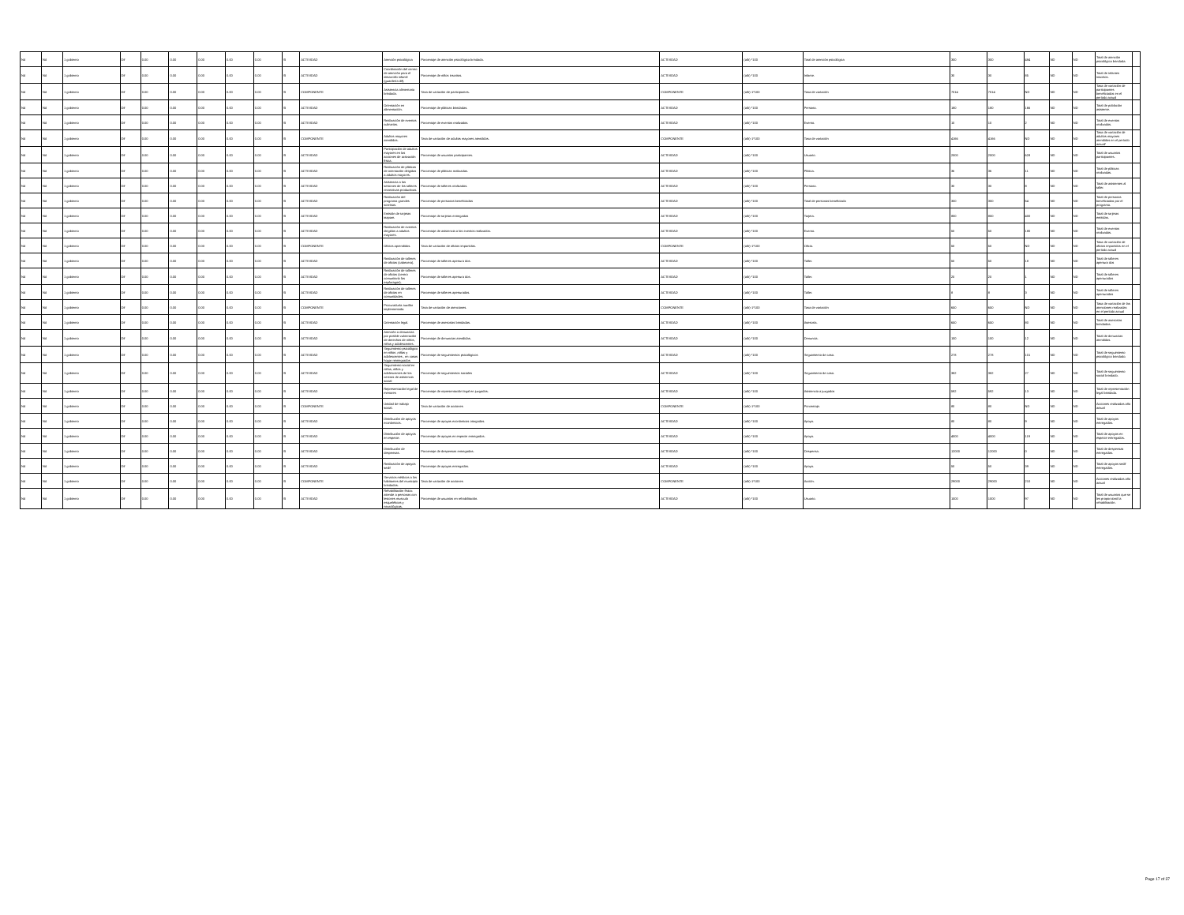| Nd | Nd | 1 gobierno | Dif | 0.00 | 0.00 | 0.00 | 0.00 | 0.00 | SI | ACTIVIDAD | Atención psicológica | Porcentaje de atención psicológica brindada. | ACTIVIDAD | (a/b) *100 | Total de atención psicológica | 300 | 300 | 484 | ND | ND | Total de atención psicológica brindada. | |
| Nd | Nd | 1 gobierno | Dif | 0.00 | 0.00 | 0.00 | 0.00 | 0.00 | SI | ACTIVIDAD | Coordinación del centro de atención para el desarrollo infantil (guardería dif). | Porcentaje de niños inscritos. | ACTIVIDAD | (a/b) *100 | Infante. | 30 | 30 | 85 | ND | ND | Total de infantes inscritos. | |
| Nd | Nd | 1 gobierno | Dif | 0.00 | 0.00 | 0.00 | 0.00 | 0.00 | SI | COMPONENTE | Asistencia alimentaria brindada. | Tasa de variación de participantes. | COMPONENTE | (a/b)-1*100 | Tasa de variación | 7014 | 7014 | ND | ND | ND | Tasa de variación de participantes beneficiados en el período actual | |
| Nd | Nd | 1 gobierno | Dif | 0.00 | 0.00 | 0.00 | 0.00 | 0.00 | SI | ACTIVIDAD | Orientación en alimentación. | Porcentaje de pláticas brindadas. | ACTIVIDAD | (a/b) *100 | Persona. | 180 | 180 | 166 | ND | ND | Total de población asistente. | |
| Nd | Nd | 1 gobierno | Dif | 0.00 | 0.00 | 0.00 | 0.00 | 0.00 | SI | ACTIVIDAD | Realización de eventos culinarios. | Porcentaje de eventos realizados. | ACTIVIDAD | (a/b) *100 | Evento. | 10 | 10 | 2 | ND | ND | Total de eventos realizados. | |
| Nd | Nd | 1 gobierno | Dif | 0.00 | 0.00 | 0.00 | 0.00 | 0.00 | SI | COMPONENTE | Adultos mayores atendidos. | Tasa de variación de adultos mayores atendidos. | COMPONENTE | (a/b)-1*100 | Tasa de variación | 4166 | 4166 | ND | ND | ND | Tasa de variación de adultos mayores atendidos en el período actual/ | |
| Nd | Nd | 1 gobierno | Dif | 0.00 | 0.00 | 0.00 | 0.00 | 0.00 | SI | ACTIVIDAD | Participación de adultos mayores en las acciones de activación física. | Porcentaje de usuarios participantes. | ACTIVIDAD | (a/b) *100 | Usuario. | 2000 | 2000 | 628 | ND | ND | Total de usuarios participantes. | |
| Nd | Nd | 1 gobierno | Dif | 0.00 | 0.00 | 0.00 | 0.00 | 0.00 | SI | ACTIVIDAD | Realización de pláticas de orientación dirigidas a adultos mayores. | Porcentaje de pláticas realizadas. | ACTIVIDAD | (a/b) *100 | Plática. | 36 | 36 | 11 | ND | ND | Total de pláticas realizadas. | |
| Nd | Nd | 1 gobierno | Dif | 0.00 | 0.00 | 0.00 | 0.00 | 0.00 | SI | ACTIVIDAD | Asistencia a las sesiones de los talleres recreativas productivas. | Porcentaje de talleres realizados. | ACTIVIDAD | (a/b) *100 | Persona. | 30 | 30 | 8 | ND | ND | Total de asistentes al taller. | |
| Nd | Nd | 1 gobierno | Dif | 0.00 | 0.00 | 0.00 | 0.00 | 0.00 | SI | ACTIVIDAD | Realización del programa grandes sonrisas. | Porcentaje de personas beneficiadas | ACTIVIDAD | (a/b) *100 | Total de personas beneficiada | 300 | 300 | 64 | ND | ND | Total de personas beneficiadas por el programa. | |
| Nd | Nd | 1 gobierno | Dif | 0.00 | 0.00 | 0.00 | 0.00 | 0.00 | SI | ACTIVIDAD | Emisión de tarjetas inapam. | Porcentaje de tarjetas entregadas | ACTIVIDAD | (a/b) *100 | Tarjeta. | 800 | 800 | 400 | ND | ND | Total de tarjetas emitidas. | |
| Nd | Nd | 1 gobierno | Dif | 0.00 | 0.00 | 0.00 | 0.00 | 0.00 | SI | ACTIVIDAD | Realización de eventos dirigidos a adultos mayores. | Porcentaje de asistencia a los eventos realizados. | ACTIVIDAD | (a/b) *100 | Evento. | 50 | 50 | 180 | ND | ND | Total de eventos realizados. | |
| Nd | Nd | 1 gobierno | Dif | 0.00 | 0.00 | 0.00 | 0.00 | 0.00 | SI | COMPONENTE | Oficios aprendidos. | Tasa de variación de oficios impartidos. | COMPONENTE | (a/b)-1*100 | Oficio. | 50 | 50 | ND | ND | ND | Tasa de variación de oficios impartidos en el período actual | |
| Nd | Nd | 1 gobierno | Dif | 0.00 | 0.00 | 0.00 | 0.00 | 0.00 | SI | ACTIVIDAD | Realización de talleres de oficios (cabecera). | Porcentaje de talleres apertura dos. | ACTIVIDAD | (a/b) *100 | Taller. | 50 | 50 | 18 | ND | ND | Total de talleres apertura dos | |
| Nd | Nd | 1 gobierno | Dif | 0.00 | 0.00 | 0.00 | 0.00 | 0.00 | SI | ACTIVIDAD | Realización de talleres de oficios (centro comunitario los espárragos). | Porcentaje de talleres apertura dos. | ACTIVIDAD | (a/b) *100 | Taller. | 20 | 20 | 1 | ND | ND | Total de talleres aperturados | |
| Nd | Nd | 1 gobierno | Dif | 0.00 | 0.00 | 0.00 | 0.00 | 0.00 | SI | ACTIVIDAD | Realización de talleres de oficios en comunidades. | Porcentaje de talleres aperturados. | ACTIVIDAD | (a/b) *100 | Taller. | 8 | 8 | 3 | ND | ND | Total de talleres aperturados | |
| Nd | Nd | 1 gobierno | Dif | 0.00 | 0.00 | 0.00 | 0.00 | 0.00 | SI | COMPONENTE | Procuraduría auxiliar implementada. | Tasa de variación de atenciones. | COMPONENTE | (a/b)-1*100 | Tasa de variación | 650 | 650 | ND | ND | ND | Tasa de variación de las atenciones realizadas en el período actual | |
| Nd | Nd | 1 gobierno | Dif | 0.00 | 0.00 | 0.00 | 0.00 | 0.00 | SI | ACTIVIDAD | Orientación legal. | Porcentaje de asesorías brindadas. | ACTIVIDAD | (a/b) *100 | Asesoría. | 650 | 650 | 80 | ND | ND | Total de asesorías brindadas. | |
| Nd | Nd | 1 gobierno | Dif | 0.00 | 0.00 | 0.00 | 0.00 | 0.00 | SI | ACTIVIDAD | Atención a denuncias por posible vulneración de derechos de niños, niñas y adolescentes. | Porcentaje de denuncias atendidas. | ACTIVIDAD | (a/b) *100 | Denuncia. | 100 | 100 | 12 | ND | ND | Total de denuncias atendidas. | |
| Nd | Nd | 1 gobierno | Dif | 0.00 | 0.00 | 0.00 | 0.00 | 0.00 | SI | ACTIVIDAD | Seguimiento psicológico en niños ,niñas y adolescentes , en casas hogar reintegrados | Porcentaje de seguimientos psicológicos | ACTIVIDAD | (a/b) *100 | Seguimiento de caso. | 278 | 278 | 101 | ND | ND | Total de seguimiento psicológico brindado. | |
| Nd | Nd | 1 gobierno | Dif | 0.00 | 0.00 | 0.00 | 0.00 | 0.00 | SI | ACTIVIDAD | Seguimiento social en niñas, niños y adolescentes de los centros de asistencia social | Porcentaje de seguimientos sociales | ACTIVIDAD | (a/b) *100 | Seguimiento de caso. | 382 | 382 | 27 | ND | ND | Total de seguimiento social brindado. | |
| Nd | Nd | 1 gobierno | Dif | 0.00 | 0.00 | 0.00 | 0.00 | 0.00 | SI | ACTIVIDAD | Representación legal de menores | Porcentaje de representación legal en juzgados. | ACTIVIDAD | (a/b) *100 | Asistencia a juzgados | 592 | 592 | 13 | ND | ND | Total de representación legal brindada. | |
| Nd | Nd | 1 gobierno | Dif | 0.00 | 0.00 | 0.00 | 0.00 | 0.00 | SI | COMPONENTE | Unidad de trabajo social. | Tasa de variación de acciones | COMPONENTE | (a/b)-1*100 | Porcentaje. | 80 | 80 | ND | ND | ND | Acciones realizadas año actual | |
| Nd | Nd | 1 gobierno | Dif | 0.00 | 0.00 | 0.00 | 0.00 | 0.00 | SI | ACTIVIDAD | Distribución de apoyos económicos. | Porcentaje de apoyos económicos otorgados. | ACTIVIDAD | (a/b) *100 | Apoyo. | 80 | 80 | 9 | ND | ND | Total de apoyos entregados. | |
| Nd | Nd | 1 gobierno | Dif | 0.00 | 0.00 | 0.00 | 0.00 | 0.00 | SI | ACTIVIDAD | Distribución de apoyos en especie. | Porcentaje de apoyos en especie entregados. | ACTIVIDAD | (a/b) *100 | Apoyo. | 4000 | 4000 | 119 | ND | ND | Total de apoyos en especie entregados. | |
| Nd | Nd | 1 gobierno | Dif | 0.00 | 0.00 | 0.00 | 0.00 | 0.00 | SI | ACTIVIDAD | Distribución de despensas. | Porcentaje de despensas entregadas. | ACTIVIDAD | (a/b) *100 | Despensa. | 12000 | 12000 | 0 | ND | ND | Total de despensas entregadas. | |
| Nd | Nd | 1 gobierno | Dif | 0.00 | 0.00 | 0.00 | 0.00 | 0.00 | SI | ACTIVIDAD | Realización de apoyos sedif | Porcentaje de apoyos entregados. | ACTIVIDAD | (a/b) *100 | Apoyo. | 50 | 50 | 39 | ND | ND | Total de apoyos sedif entregados. | |
| Nd | Nd | 1 gobierno | Dif | 0.00 | 0.00 | 0.00 | 0.00 | 0.00 | SI | COMPONENTE | Servicios médicos a los habitantes del municipio brindados. | Tasa de variación de acciones | COMPONENTE | (a/b)-1*100 | Acción. | 29000 | 29000 | 210 | ND | ND | Acciones realizadas año actual | |
| Nd | Nd | 1 gobierno | Dif | 0.00 | 0.00 | 0.00 | 0.00 | 0.00 | SI | ACTIVIDAD | Rehabilitación física: atiende a personas con lesiones musculo esqueléticas y neurológicas. | Porcentaje de usuarios en rehabilitación. | ACTIVIDAD | (a/b) *100 | Usuario. | 1000 | 1000 | 97 | ND | ND | Total de usuarios que se les proporcionó la rehabilitación. | |
Page 17 of 37